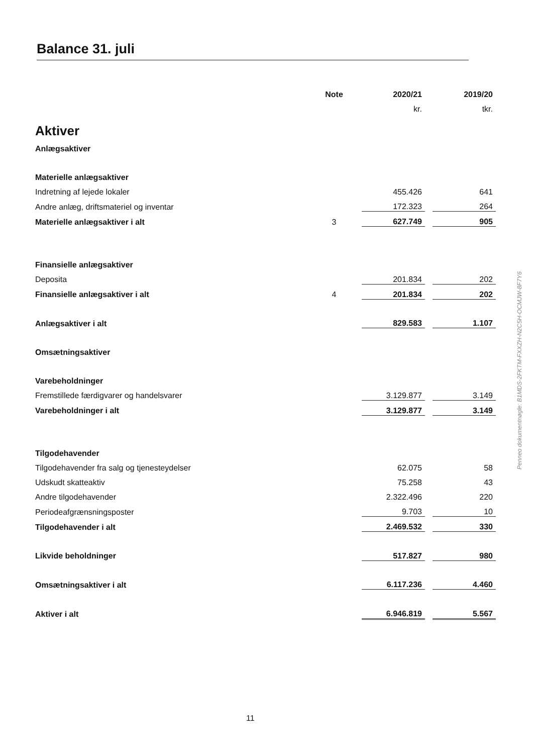Balance 31. juli
| | Note | 2020/21 | | 2019/20 |
| | | kr. | | tkr. |
| Aktiver | | | | |
| Anlægsaktiver | | | | |
| Materielle anlægsaktiver | | | | |
| Indretning af lejede lokaler | | 455.426 | | 641 |
| Andre anlæg, driftsmateriel og inventar | | 172.323 | | 264 |
| Materielle anlægsaktiver i alt | 3 | 627.749 | | 905 |
| Finansielle anlægsaktiver | | | | |
| Deposita | | 201.834 | | 202 |
| Finansielle anlægsaktiver i alt | 4 | 201.834 | | 202 |
| Anlægsaktiver i alt | | 829.583 | | 1.107 |
| Omsætningsaktiver | | | | |
| Varebeholdninger | | | | |
| Fremstillede færdigvarer og handelsvarer | | 3.129.877 | | 3.149 |
| Varebeholdninger i alt | | 3.129.877 | | 3.149 |
| Tilgodehavender | | | | |
| Tilgodehavender fra salg og tjenesteydelser | | 62.075 | | 58 |
| Udskudt skatteaktiv | | 75.258 | | 43 |
| Andre tilgodehavender | | 2.322.496 | | 220 |
| Periodeafgrænsningsposter | | 9.703 | | 10 |
| Tilgodehavender i alt | | 2.469.532 | | 330 |
| Likvide beholdninger | | 517.827 | | 980 |
| Omsætningsaktiver i alt | | 6.117.236 | | 4.460 |
| Aktiver i alt | | 6.946.819 | | 5.567 |
11
Penneo dokumentnøgle: B1MDS-2FKTM-FXXZH-N2C5H-OCMJW-8F7Y6